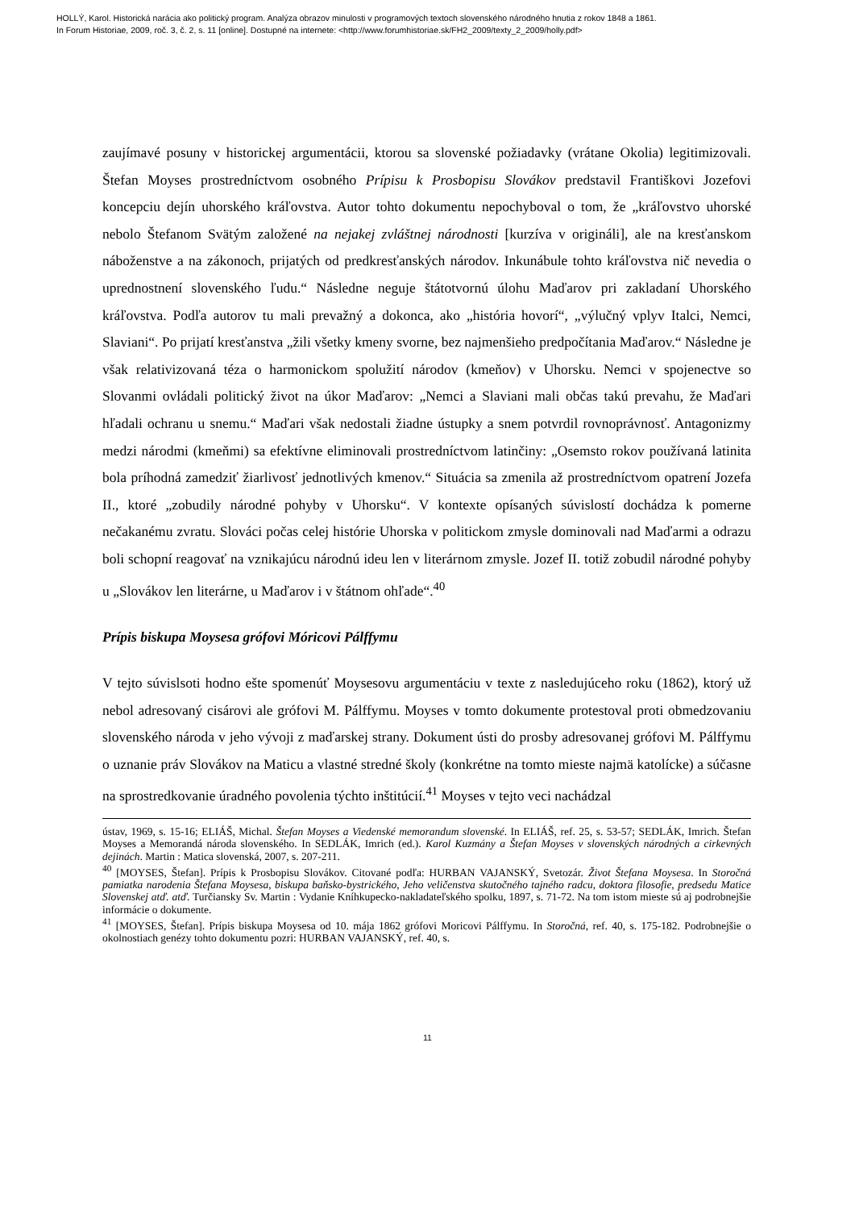HOLLÝ, Karol. Historická narácia ako politický program. Analýza obrazov minulosti v programových textoch slovenského národného hnutia z rokov 1848 a 1861.
In Forum Historiae, 2009, roč. 3, č. 2, s. 11 [online]. Dostupné na internete: <http://www.forumhistoriae.sk/FH2_2009/texty_2_2009/holly.pdf>
zaujímavé posuny v historickej argumentácii, ktorou sa slovenské požiadavky (vrátane Okolia) legitimizovali. Štefan Moyses prostredníctvom osobného Prípisu k Prosbopisu Slovákov predstavil Františkovi Jozefovi koncepciu dejín uhorského kráľovstva. Autor tohto dokumentu nepochyboval o tom, že „kráľovstvo uhorské nebolo Štefanom Svätým založené na nejakej zvláštnej národnosti [kurzíva v origináli], ale na kresťanskom náboženstve a na zákonoch, prijatých od predkresťanských národov. Inkunábule tohto kráľovstva nič nevedia o upred­nostnení slovenského ľudu.“ Následne neguje štátotvornú úlohu Maďarov pri zakladaní Uhorského kráľovstva. Podľa autorov tu mali prevažný a dokonca, ako „história hovorí“, „výlučný vplyv Italci, Nemci, Slaviani“. Po prijatí kresťanstva „žili všetky kmeny svorne, bez najmenšieho predpočítania Maďarov.“ Následne je však relativizovaná téza o harmonickom spolužití národov (kmeňov) v Uhorsku. Nemci v spojenectve so Slovanmi ovládali politický život na úkor Maďarov: „Nemci a Slaviani mali občas takú prevahu, že Maďari hľadali ochranu u snemu.“ Maďari však nedostali žiadne ústupky a snem potvrdil rovnoprávnosť. Antagonizmy medzi národmi (kmeňmi) sa efektívne eliminovali prostredníctvom latinčiny: „Osemsto rokov používaná latinita bola príhodná zamedziť žiarlivosť jednotlivých kmenov.“ Situácia sa zmenila až prostredníctvom opatrení Jozefa II., ktoré „zobudily národné pohyby v Uhorsku“. V kontexte opísaných súvislostí dochádza k pomerne nečakanému zvratu. Slováci počas celej histórie Uhorska v politickom zmysle dominovali nad Maďarmi a odrazu boli schopní reagovať na vznikajúcu národnú ideu len v literárnom zmysle. Jozef II. totiž zobudil národné pohyby u „Slovákov len literárne, u Maďarov i v štátnom ohľade“.<sup>40</sup>
Prípis biskupa Moysesa grófovi Móricovi Pálffymu
V tejto súvislsoti hodno ešte spomenúť Moysesovu argumentáciu v texte z nasledujúceho roku (1862), ktorý už nebol adresovaný cisárovi ale grófovi M. Pálffymu. Moyses v tomto dokumente protestoval proti obmedzovaniu slovenského národa v jeho vývoji z maďarskej strany. Dokument ústi do prosby adresovanej grófovi M. Pálffymu o uznanie práv Slovákov na Maticu a vlastné stredné školy (konkrétne na tomto mieste najmä katolícke) a súčasne na sprostredkovanie úradného povolenia týchto inštitúcií.<sup>41</sup> Moyses v tejto veci nachádzal
ústav, 1969, s. 15-16; ELIÁŠ, Michal. Štefan Moyses a Viedenské memorandum slovenské. In ELIÁŠ, ref. 25, s. 53-57; SEDLÁK, Imrich. Štefan Moyses a Memorandá národa slovenského. In SEDLÁK, Imrich (ed.). Karol Kuzmány a Štefan Moyses v slovenských národných a cirkevných dejinách. Martin : Matica slovenská, 2007, s. 207-211.
<sup>40</sup> [MOYSES, Štefan]. Prípis k Prosbopisu Slovákov. Citované podľa: HURBAN VAJANSKÝ, Svetozár. Život Štefana Moysesa. In Storočná pamiatka narodenia Štefana Moysesa, biskupa baňsko-bystrického, Jeho veličenstva skutočného tajného radcu, doktora filosofie, predsedu Matice Slovenskej atď. atď. Turčiansky Sv. Martin : Vydanie Kníhkupecko-nakladateľského spolku, 1897, s. 71-72. Na tom istom mieste sú aj podrobnejšie informácie o dokumente.
<sup>41</sup> [MOYSES, Štefan]. Prípis biskupa Moysesa od 10. mája 1862 grófovi Moricovi Pálffymu. In Storočná, ref. 40, s. 175-182. Podrobnejšie o okolnostiach genézy tohto dokumentu pozri: HURBAN VAJANSKÝ, ref. 40, s.
11